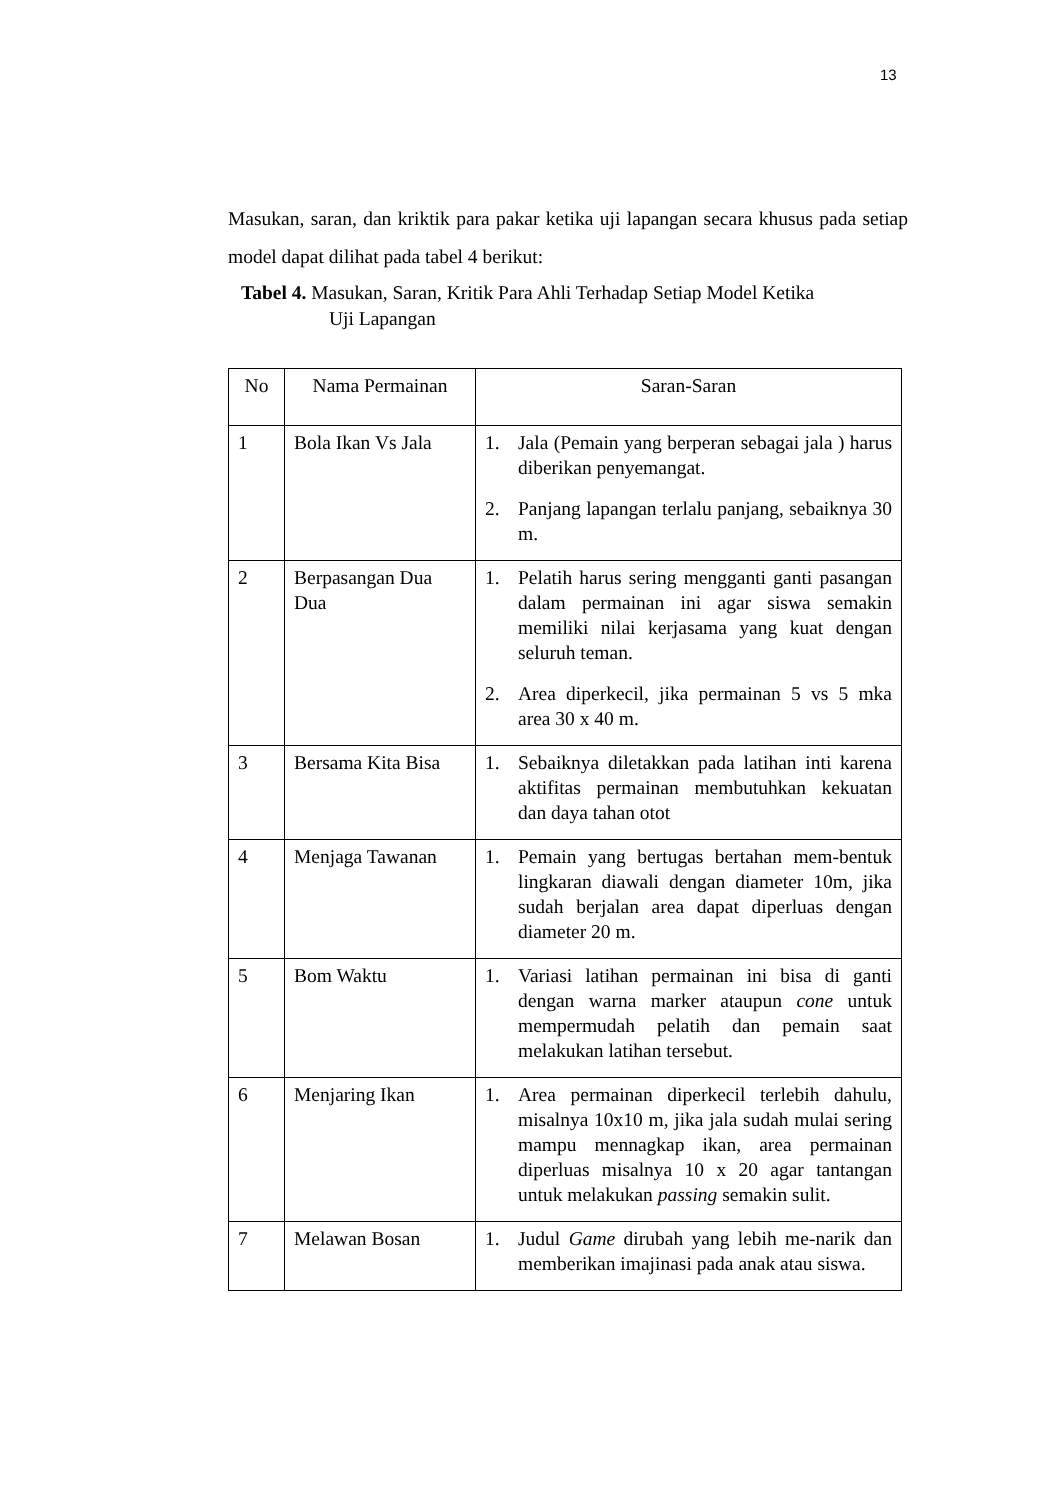13
Masukan, saran, dan kriktik para pakar ketika uji lapangan secara khusus pada setiap model dapat dilihat pada tabel 4 berikut:
Tabel 4. Masukan, Saran, Kritik Para Ahli Terhadap Setiap Model Ketika
Uji Lapangan
| No | Nama Permainan | Saran-Saran |
| --- | --- | --- |
| 1 | Bola Ikan Vs Jala | 1. Jala (Pemain yang berperan sebagai jala ) harus diberikan penyemangat. 2. Panjang lapangan terlalu panjang, sebaiknya 30 m. |
| 2 | Berpasangan Dua Dua | 1. Pelatih harus sering mengganti ganti pasangan dalam permainan ini agar siswa semakin memiliki nilai kerjasama yang kuat dengan seluruh teman. 2. Area diperkecil, jika permainan 5 vs 5 mka area 30 x 40 m. |
| 3 | Bersama Kita Bisa | 1. Sebaiknya diletakkan pada latihan inti karena aktifitas permainan membutuhkan kekuatan dan daya tahan otot |
| 4 | Menjaga Tawanan | 1. Pemain yang bertugas bertahan mem-bentuk lingkaran diawali dengan diameter 10m, jika sudah berjalan area dapat diperluas dengan diameter 20 m. |
| 5 | Bom Waktu | 1. Variasi latihan permainan ini bisa di ganti dengan warna marker ataupun cone untuk mempermudah pelatih dan pemain saat melakukan latihan tersebut. |
| 6 | Menjaring Ikan | 1. Area permainan diperkecil terlebih dahulu, misalnya 10x10 m, jika jala sudah mulai sering mampu mennagkap ikan, area permainan diperluas misalnya 10 x 20 agar tantangan untuk melakukan passing semakin sulit. |
| 7 | Melawan Bosan | 1. Judul Game dirubah yang lebih me-narik dan memberikan imajinasi pada anak atau siswa. |